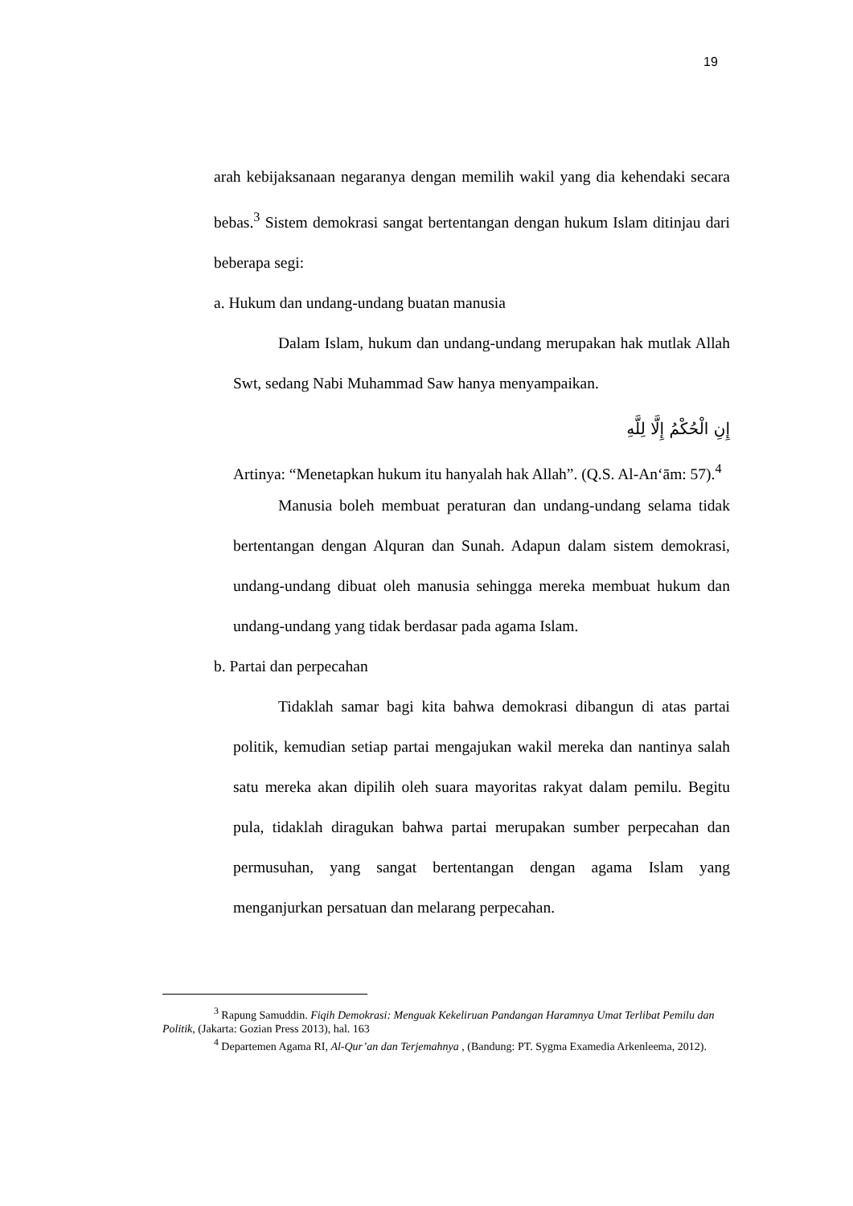19
arah kebijaksanaan negaranya dengan memilih wakil yang dia kehendaki secara bebas.<sup>3</sup> Sistem demokrasi sangat bertentangan dengan hukum Islam ditinjau dari beberapa segi:
a. Hukum dan undang-undang buatan manusia
Dalam Islam, hukum dan undang-undang merupakan hak mutlak Allah Swt, sedang Nabi Muhammad Saw hanya menyampaikan.
إِنِ الْحُكْمُ إِلَّا لِلَّهِ
Artinya: “Menetapkan hukum itu hanyalah hak Allah”. (Q.S. Al-An‘ām: 57).<sup>4</sup>
Manusia boleh membuat peraturan dan undang-undang selama tidak bertentangan dengan Alquran dan Sunah. Adapun dalam sistem demokrasi, undang-undang dibuat oleh manusia sehingga mereka membuat hukum dan undang-undang yang tidak berdasar pada agama Islam.
b. Partai dan perpecahan
Tidaklah samar bagi kita bahwa demokrasi dibangun di atas partai politik, kemudian setiap partai mengajukan wakil mereka dan nantinya salah satu mereka akan dipilih oleh suara mayoritas rakyat dalam pemilu. Begitu pula, tidaklah diragukan bahwa partai merupakan sumber perpecahan dan permusuhan, yang sangat bertentangan dengan agama Islam yang menganjurkan persatuan dan melarang perpecahan.
<sup>3</sup> Rapung Samuddin. Fiqih Demokrasi: Menguak Kekeliruan Pandangan Haramnya Umat Terlibat Pemilu dan Politik, (Jakarta: Gozian Press 2013), hal. 163
<sup>4</sup> Departemen Agama RI, Al-Qur’an dan Terjemahnya , (Bandung: PT. Sygma Examedia Arkenleema, 2012).